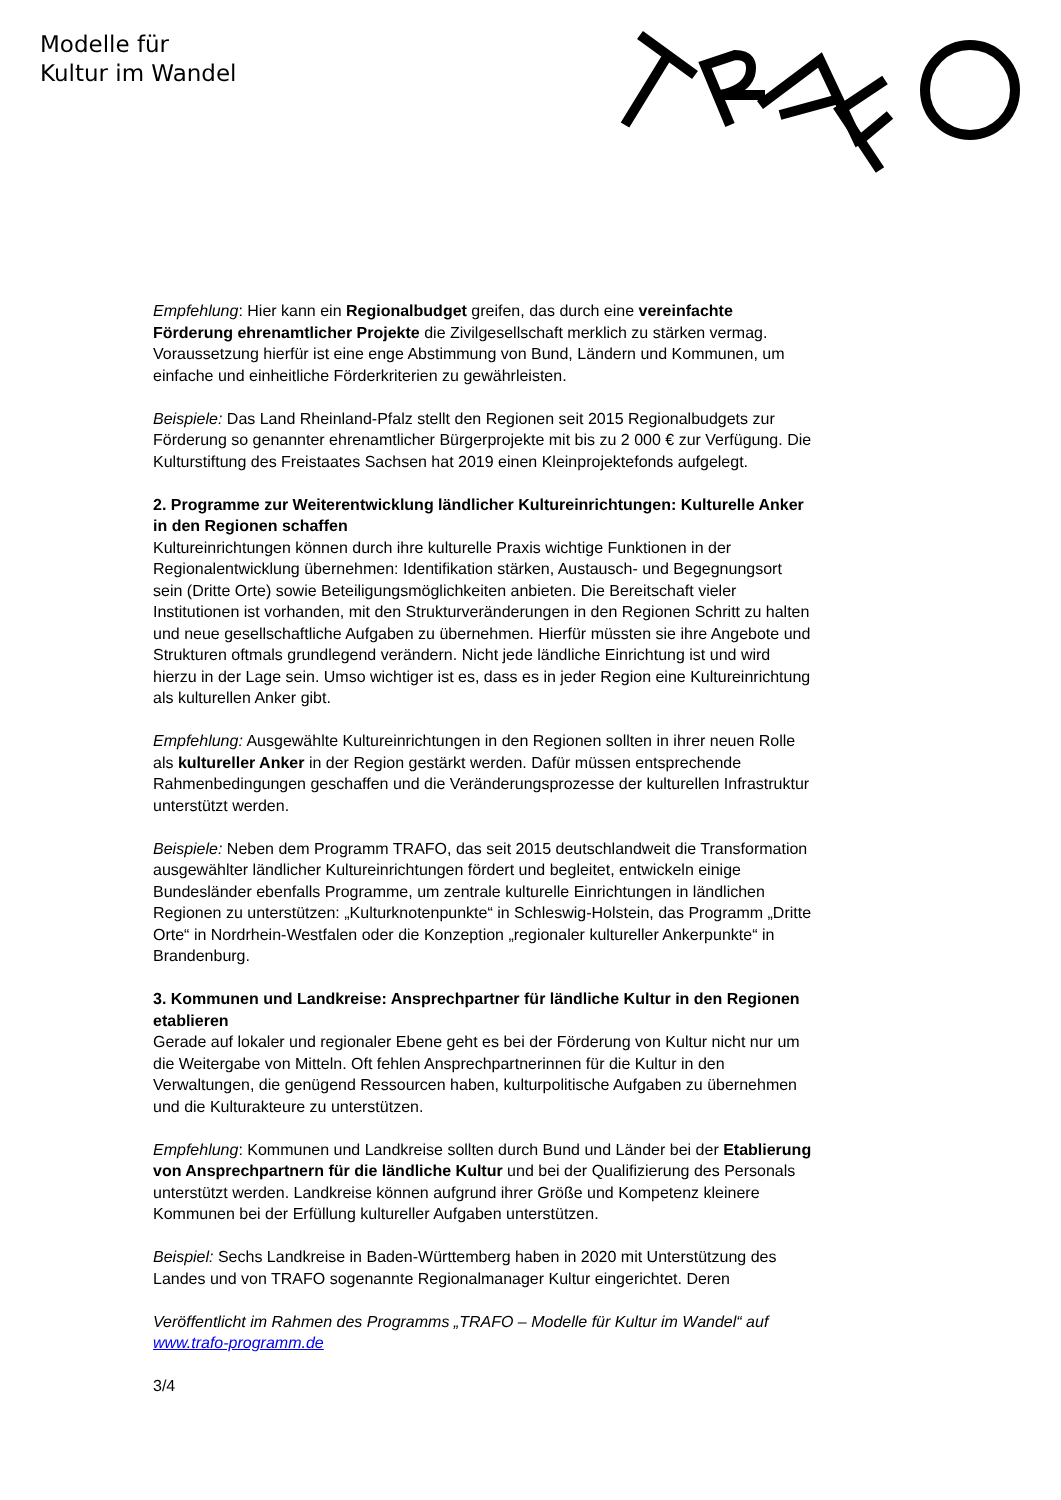Modelle für
Kultur im Wandel
Empfehlung: Hier kann ein Regionalbudget greifen, das durch eine vereinfachte Förderung ehrenamtlicher Projekte die Zivilgesellschaft merklich zu stärken vermag. Voraussetzung hierfür ist eine enge Abstimmung von Bund, Ländern und Kommunen, um einfache und einheitliche Förderkriterien zu gewährleisten.
Beispiele: Das Land Rheinland-Pfalz stellt den Regionen seit 2015 Regionalbudgets zur Förderung so genannter ehrenamtlicher Bürgerprojekte mit bis zu 2 000 € zur Verfügung. Die Kulturstiftung des Freistaates Sachsen hat 2019 einen Kleinprojektefonds aufgelegt.
2. Programme zur Weiterentwicklung ländlicher Kultureinrichtungen: Kulturelle Anker in den Regionen schaffen
Kultureinrichtungen können durch ihre kulturelle Praxis wichtige Funktionen in der Regionalentwicklung übernehmen: Identifikation stärken, Austausch- und Begegnungsort sein (Dritte Orte) sowie Beteiligungsmöglichkeiten anbieten. Die Bereitschaft vieler Institutionen ist vorhanden, mit den Strukturveränderungen in den Regionen Schritt zu halten und neue gesellschaftliche Aufgaben zu übernehmen. Hierfür müssten sie ihre Angebote und Strukturen oftmals grundlegend verändern. Nicht jede ländliche Einrichtung ist und wird hierzu in der Lage sein. Umso wichtiger ist es, dass es in jeder Region eine Kultureinrichtung als kulturellen Anker gibt.
Empfehlung: Ausgewählte Kultureinrichtungen in den Regionen sollten in ihrer neuen Rolle als kultureller Anker in der Region gestärkt werden. Dafür müssen entsprechende Rahmenbedingungen geschaffen und die Veränderungsprozesse der kulturellen Infrastruktur unterstützt werden.
Beispiele: Neben dem Programm TRAFO, das seit 2015 deutschlandweit die Transformation ausgewählter ländlicher Kultureinrichtungen fördert und begleitet, entwickeln einige Bundesländer ebenfalls Programme, um zentrale kulturelle Einrichtungen in ländlichen Regionen zu unterstützen: „Kulturknotenpunkte“ in Schleswig-Holstein, das Programm „Dritte Orte“ in Nordrhein-Westfalen oder die Konzeption „regionaler kultureller Ankerpunkte“ in Brandenburg.
3. Kommunen und Landkreise: Ansprechpartner für ländliche Kultur in den Regionen etablieren
Gerade auf lokaler und regionaler Ebene geht es bei der Förderung von Kultur nicht nur um die Weitergabe von Mitteln. Oft fehlen Ansprechpartnerinnen für die Kultur in den Verwaltungen, die genügend Ressourcen haben, kulturpolitische Aufgaben zu übernehmen und die Kulturakteure zu unterstützen.
Empfehlung: Kommunen und Landkreise sollten durch Bund und Länder bei der Etablierung von Ansprechpartnern für die ländliche Kultur und bei der Qualifizierung des Personals unterstützt werden. Landkreise können aufgrund ihrer Größe und Kompetenz kleinere Kommunen bei der Erfüllung kultureller Aufgaben unterstützen.
Beispiel: Sechs Landkreise in Baden-Württemberg haben in 2020 mit Unterstützung des Landes und von TRAFO sogenannte Regionalmanager Kultur eingerichtet. Deren
Veröffentlicht im Rahmen des Programms „TRAFO – Modelle für Kultur im Wandel“ auf www.trafo-programm.de
3/4